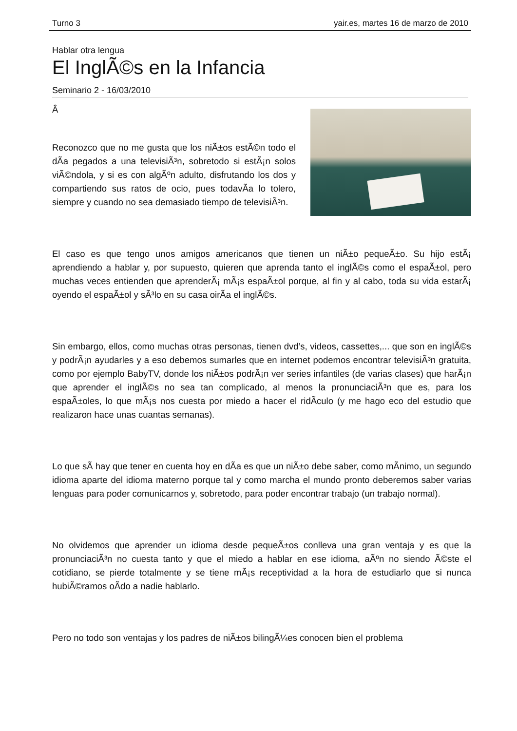Turno 3 yair.es, martes 16 de marzo de 2010
Hablar otra lengua
El InglÃ©s en la Infancia
Seminario 2 - 16/03/2010
Â
Reconozco que no me gusta que los niÃ±os estÃ©n todo el dÃ­a pegados a una televisiÃ³n, sobretodo si estÃ¡n solos viÃ©ndola, y si es con algÃºn adulto, disfrutando los dos y compartiendo sus ratos de ocio, pues todavÃ­a lo tolero, siempre y cuando no sea demasiado tiempo de televisiÃ³n.
El caso es que tengo unos amigos americanos que tienen un niÃ±o pequeÃ±o. Su hijo estÃ¡ aprendiendo a hablar y, por supuesto, quieren que aprenda tanto el inglÃ©s como el espaÃ±ol, pero muchas veces entienden que aprenderÃ¡ mÃ¡s espaÃ±ol porque, al fin y al cabo, toda su vida estarÃ¡ oyendo el espaÃ±ol y sÃ³lo en su casa oirÃ­a el inglÃ©s.
Sin embargo, ellos, como muchas otras personas, tienen dvd’s, videos, cassettes,... que son en inglÃ©s y podrÃ¡n ayudarles y a eso debemos sumarles que en internet podemos encontrar televisiÃ³n gratuita, como por ejemplo BabyTV, donde los niÃ±os podrÃ¡n ver series infantiles (de varias clases) que harÃ¡n que aprender el inglÃ©s no sea tan complicado, al menos la pronunciaciÃ³n que es, para los espaÃ±oles, lo que mÃ¡s nos cuesta por miedo a hacer el ridÃ­culo (y me hago eco del estudio que realizaron hace unas cuantas semanas).
Lo que sÃ­ hay que tener en cuenta hoy en dÃ­a es que un niÃ±o debe saber, como mÃ­nimo, un segundo idioma aparte del idioma materno porque tal y como marcha el mundo pronto deberemos saber varias lenguas para poder comunicarnos y, sobretodo, para poder encontrar trabajo (un trabajo normal).
No olvidemos que aprender un idioma desde pequeÃ±os conlleva una gran ventaja y es que la pronunciaciÃ³n no cuesta tanto y que el miedo a hablar en ese idioma, aÃºn no siendo Ã©ste el cotidiano, se pierde totalmente y se tiene mÃ¡s receptividad a la hora de estudiarlo que si nunca hubiÃ©ramos oÃ­do a nadie hablarlo.
Pero no todo son ventajas y los padres de niÃ±os bilingÃ¼es conocen bien el problema